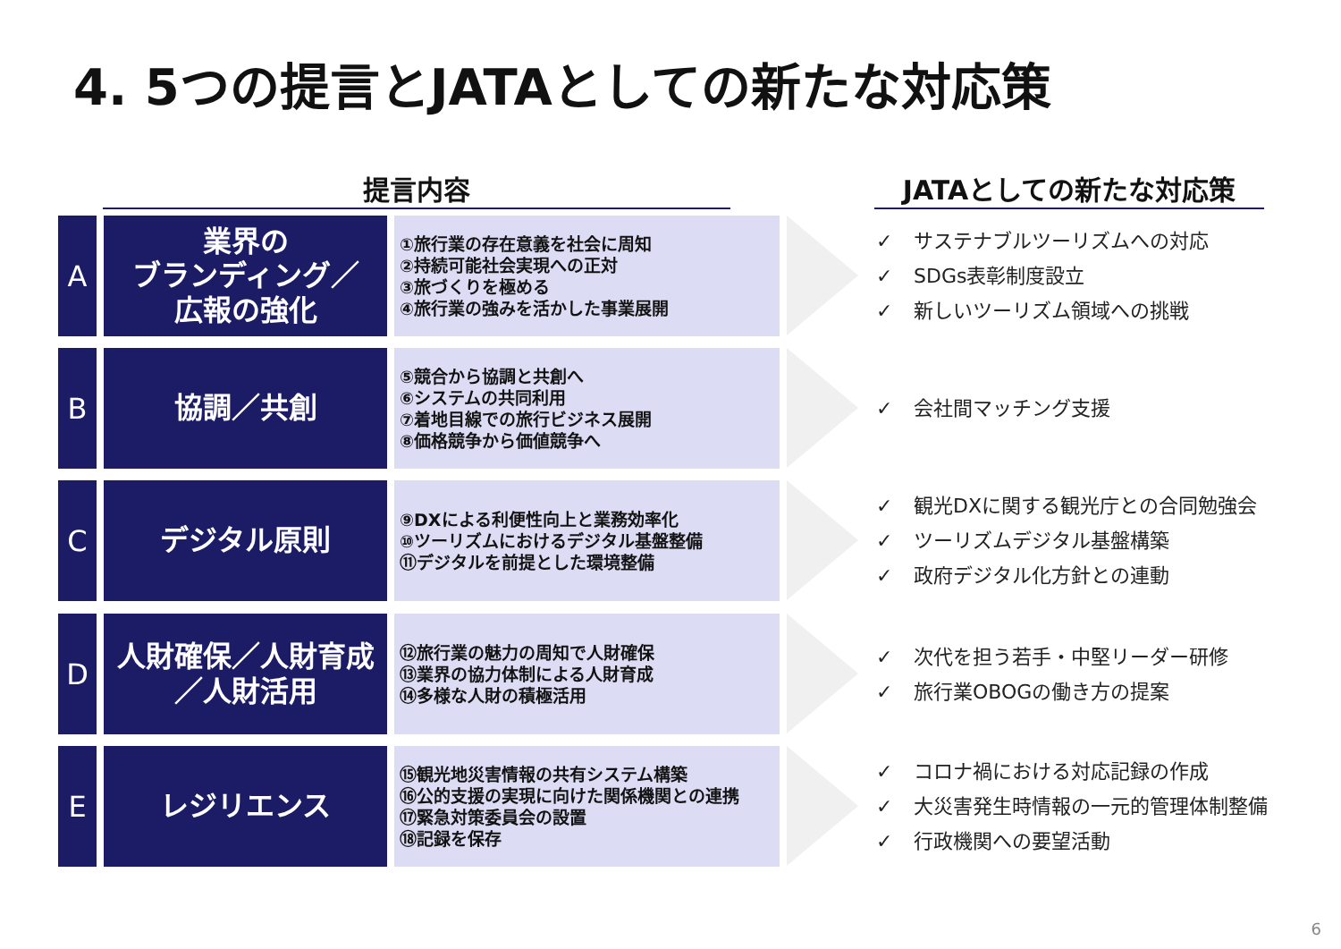4. 5つの提言とJATAとしての新たな対応策
提言内容 JATAとしての新たな対応策
A
業界の
ブランディング／
広報の強化
①旅行業の存在意義を社会に周知
②持続可能社会実現への正対
③旅づくりを極める
④旅行業の強みを活かした事業展開
✓ サステナブルツーリズムへの対応
✓ SDGs表彰制度設立
✓ 新しいツーリズム領域への挑戦
B
協調／共創
⑤競合から協調と共創へ
⑥システムの共同利用
⑦着地目線での旅行ビジネス展開
⑧価格競争から価値競争へ
✓ 会社間マッチング支援
C
デジタル原則
⑨DXによる利便性向上と業務効率化
⑩ツーリズムにおけるデジタル基盤整備
⑪デジタルを前提とした環境整備
✓ 観光DXに関する観光庁との合同勉強会
✓ ツーリズムデジタル基盤構築
✓ 政府デジタル化方針との連動
D
人財確保／人財育成
／人財活用
⑫旅行業の魅力の周知で人財確保
⑬業界の協力体制による人財育成
⑭多様な人財の積極活用
✓ 次代を担う若手・中堅リーダー研修
✓ 旅行業OBOGの働き方の提案
E
レジリエンス
⑮観光地災害情報の共有システム構築
⑯公的支援の実現に向けた関係機関との連携
⑰緊急対策委員会の設置
⑱記録を保存
✓ コロナ禍における対応記録の作成
✓ 大災害発生時情報の一元的管理体制整備
✓ 行政機関への要望活動
6